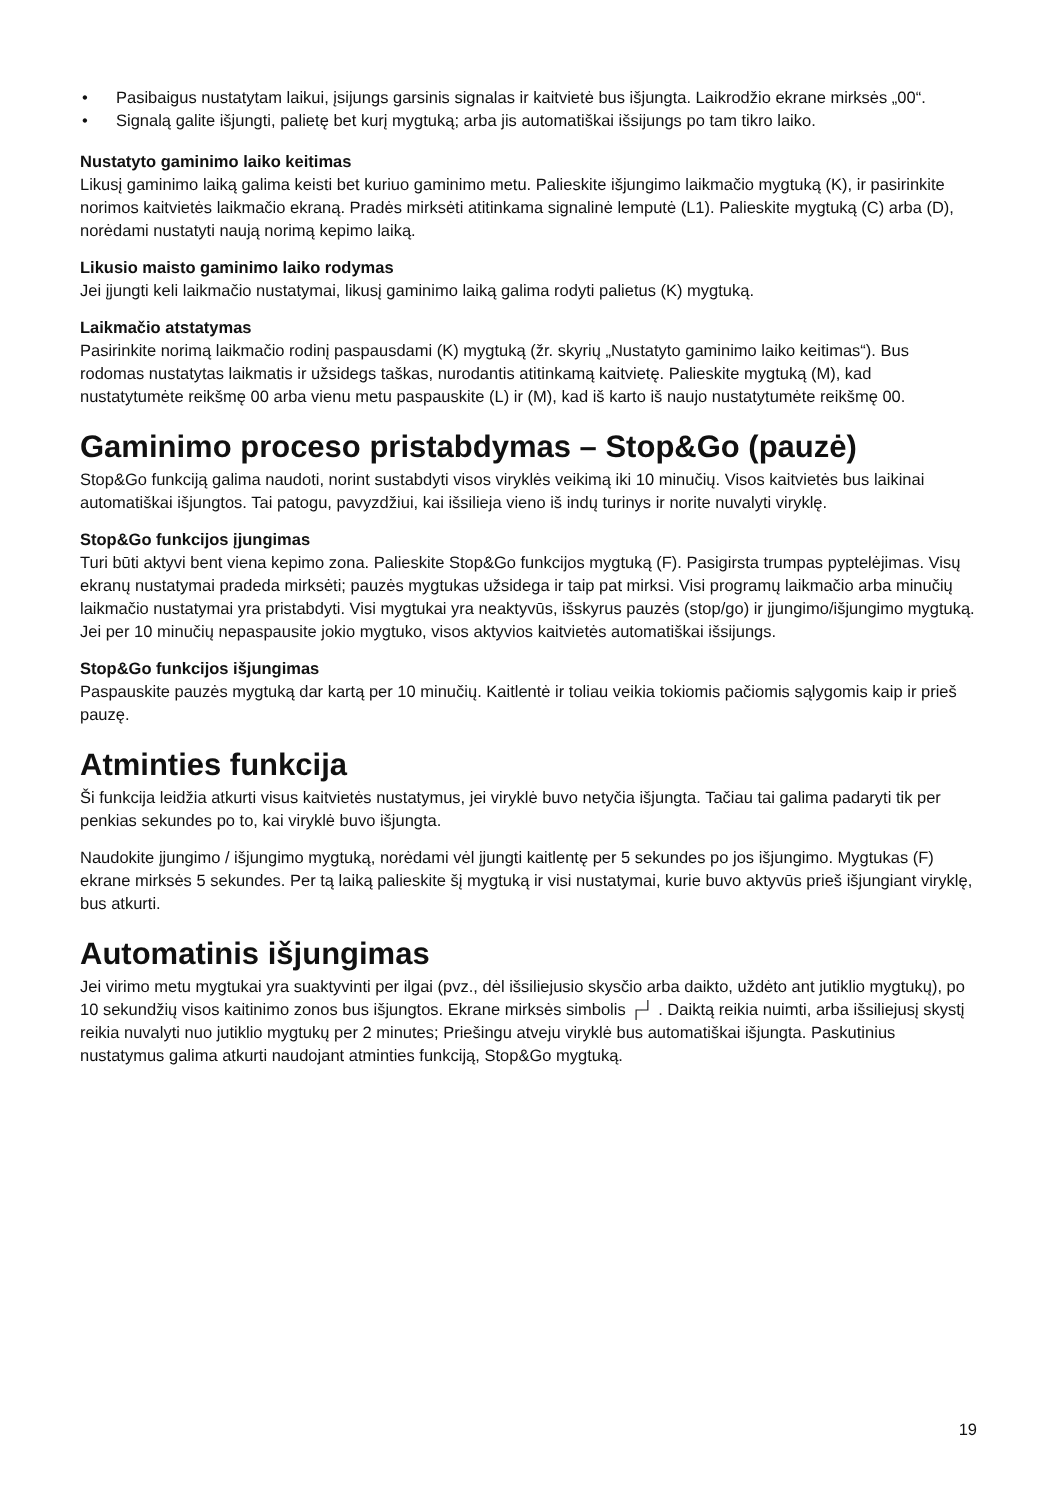• Pasibaigus nustatytam laikui, įsijungs garsinis signalas ir kaitvietė bus išjungta. Laikrodžio ekrane mirksės „00“.
• Signalą galite išjungti, palietę bet kurį mygtuką; arba jis automatiškai išsijungs po tam tikro laiko.
Nustatyto gaminimo laiko keitimas
Likusį gaminimo laiką galima keisti bet kuriuo gaminimo metu. Palieskite išjungimo laikmačio mygtuką (K), ir pasirinkite norimos kaitvietės laikmačio ekraną. Pradės mirksėti atitinkama signalinė lemputė (L1). Palieskite mygtuką (C) arba (D), norėdami nustatyti naują norimą kepimo laiką.
Likusio maisto gaminimo laiko rodymas
Jei įjungti keli laikmačio nustatymai, likusį gaminimo laiką galima rodyti palietus (K) mygtuką.
Laikmačio atstatymas
Pasirinkite norimą laikmačio rodinį paspausdami (K) mygtuką (žr. skyrių „Nustatyto gaminimo laiko keitimas“). Bus rodomas nustatytas laikmatis ir užsidegs taškas, nurodantis atitinkamą kaitvietę. Palieskite mygtuką (M), kad nustatytumėte reikšmę 00 arba vienu metu paspauskite (L) ir (M), kad iš karto iš naujo nustatytumėte reikšmę 00.
Gaminimo proceso pristabdymas – Stop&Go (pauzė)
Stop&Go funkciją galima naudoti, norint sustabdyti visos viryklės veikimą iki 10 minučių. Visos kaitvietės bus laikinai automatiškai išjungtos. Tai patogu, pavyzdžiui, kai išsilieja vieno iš indų turinys ir norite nuvalyti viryklę.
Stop&Go funkcijos įjungimas
Turi būti aktyvi bent viena kepimo zona. Palieskite Stop&Go funkcijos mygtuką (F). Pasigirsta trumpas pyptelėjimas. Visų ekranų nustatymai pradeda mirksėti; pauzės mygtukas užsidega ir taip pat mirksi. Visi programų laikmačio arba minučių laikmačio nustatymai yra pristabdyti. Visi mygtukai yra neaktyvūs, išskyrus pauzės (stop/go) ir įjungimo/išjungimo mygtuką. Jei per 10 minučių nepaspausite jokio mygtuko, visos aktyvios kaitvietės automatiškai išsijungs.
Stop&Go funkcijos išjungimas
Paspauskite pauzės mygtuką dar kartą per 10 minučių. Kaitlentė ir toliau veikia tokiomis pačiomis sąlygomis kaip ir prieš pauzę.
Atminties funkcija
Ši funkcija leidžia atkurti visus kaitvietės nustatymus, jei viryklė buvo netyčia išjungta. Tačiau tai galima padaryti tik per penkias sekundes po to, kai viryklė buvo išjungta.
Naudokite įjungimo / išjungimo mygtuką, norėdami vėl įjungti kaitlentę per 5 sekundes po jos išjungimo. Mygtukas (F) ekrane mirksės 5 sekundes. Per tą laiką palieskite šį mygtuką ir visi nustatymai, kurie buvo aktyvūs prieš išjungiant viryklę, bus atkurti.
Automatinis išjungimas
Jei virimo metu mygtukai yra suaktyvinti per ilgai (pvz., dėl išsiliejusio skysčio arba daikto, uždėto ant jutiklio mygtukų), po 10 sekundžių visos kaitinimo zonos bus išjungtos. Ekrane mirksės simbolis ┌┘ . Daiktą reikia nuimti, arba išsiliejusį skystį reikia nuvalyti nuo jutiklio mygtukų per 2 minutes; Priešingu atveju viryklė bus automatiškai išjungta. Paskutinius nustatymus galima atkurti naudojant atminties funkciją, Stop&Go mygtuką.
19